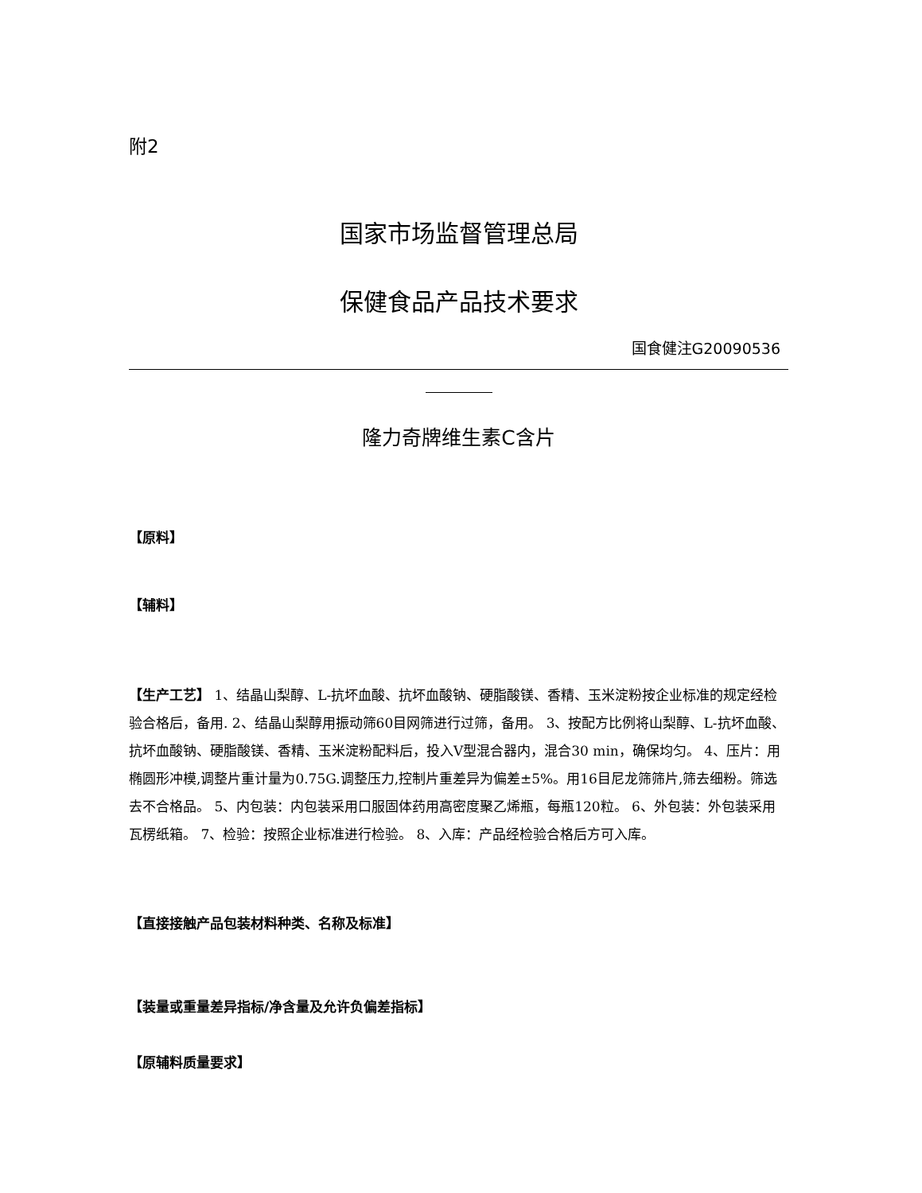附2
国家市场监督管理总局
保健食品产品技术要求
国食健注G20090536
隆力奇牌维生素C含片
【原料】
【辅料】
【生产工艺】 1、结晶山梨醇、L-抗坏血酸、抗坏血酸钠、硬脂酸镁、香精、玉米淀粉按企业标准的规定经检验合格后，备用. 2、结晶山梨醇用振动筛60目网筛进行过筛，备用。 3、按配方比例将山梨醇、L-抗坏血酸、抗坏血酸钠、硬脂酸镁、香精、玉米淀粉配料后，投入V型混合器内，混合30 min，确保均匀。 4、压片：用椭圆形冲模,调整片重计量为0.75G.调整压力,控制片重差异为偏差±5%。用16目尼龙筛筛片,筛去细粉。筛选去不合格品。 5、内包装：内包装采用口服固体药用高密度聚乙烯瓶，每瓶120粒。 6、外包装：外包装采用瓦楞纸箱。 7、检验：按照企业标准进行检验。 8、入库：产品经检验合格后方可入库。
【直接接触产品包装材料种类、名称及标准】
【装量或重量差异指标/净含量及允许负偏差指标】
【原辅料质量要求】